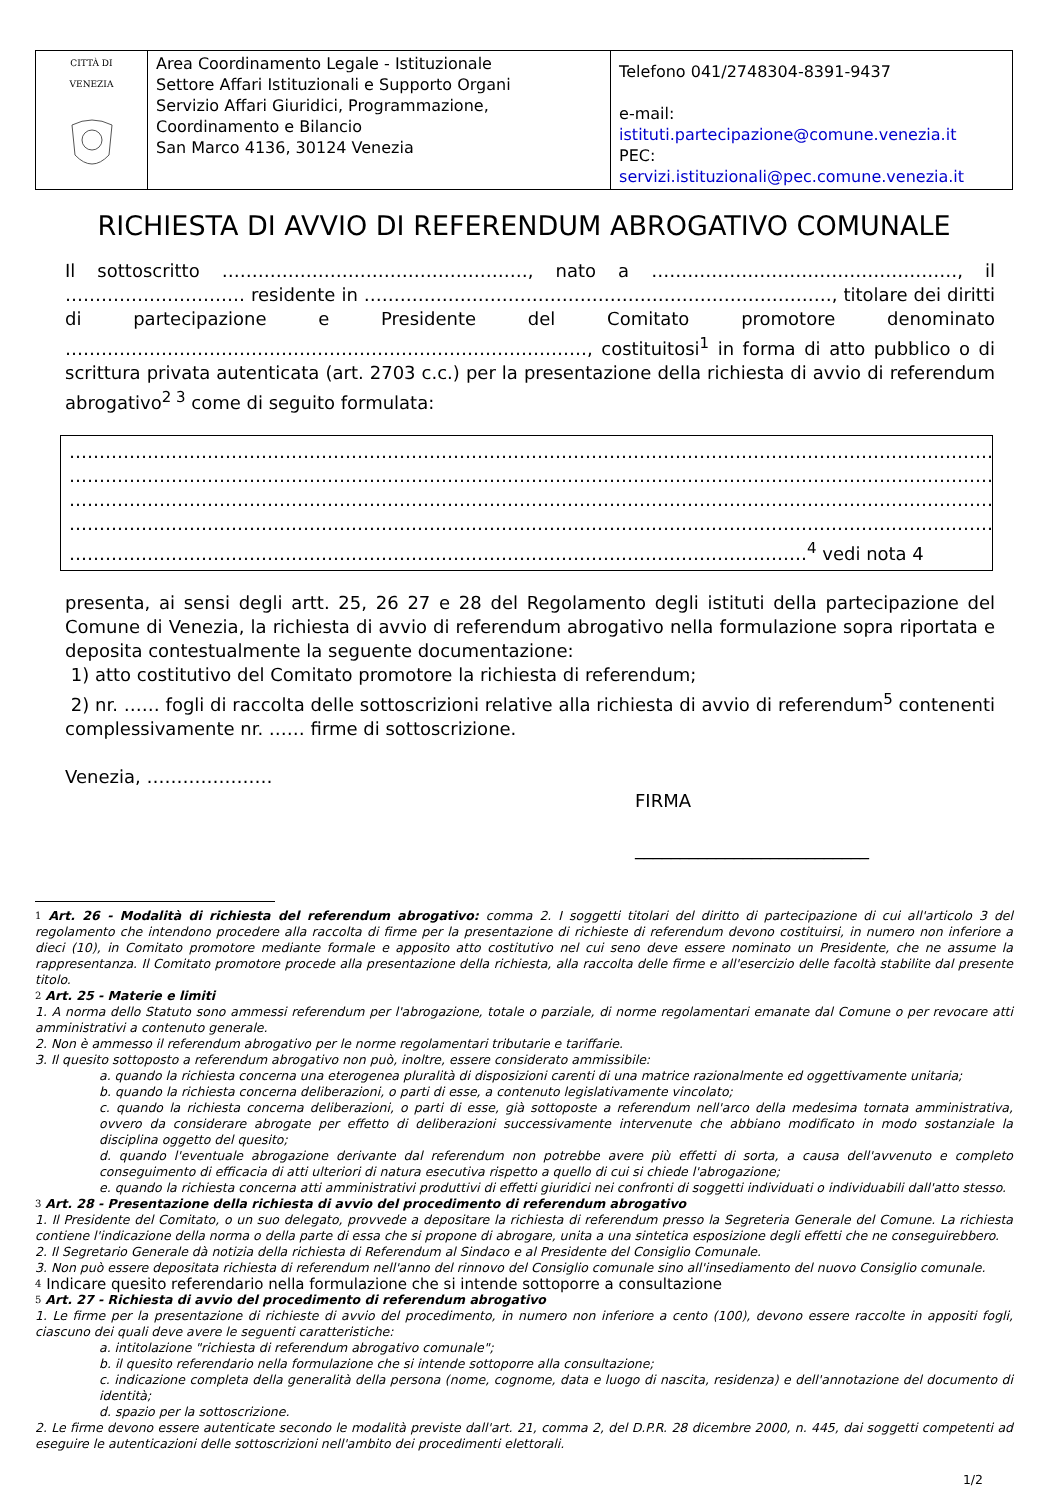| CITTÀ DI VENEZIA | Area Coordinamento Legale - Istituzionale Settore Affari Istituzionali e Supporto Organi Servizio Affari Giuridici, Programmazione, Coordinamento e Bilancio San Marco 4136, 30124 Venezia | Telefono 041/2748304-8391-9437 e-mail: istituti.partecipazione@comune.venezia.it PEC: servizi.istituzionali@pec.comune.venezia.it |
RICHIESTA DI AVVIO DI REFERENDUM ABROGATIVO COMUNALE
Il sottoscritto ……………………………………………, nato a ……………………………………………, il ………………………… residente in ……………………………………………………………………, titolare dei diritti di partecipazione e Presidente del Comitato promotore denominato ……………………………………………………………………………, costituitosi<sup>1</sup> in forma di atto pubblico o di scrittura privata autenticata (art. 2703 c.c.) per la presentazione della richiesta di avvio di referendum abrogativo<sup>2 3</sup> come di seguito formulata:
……………………………………………………………………………………………………………………………………………
……………………………………………………………………………………………………………………………………………
……………………………………………………………………………………………………………………………………………
……………………………………………………………………………………………………………………………………………
……………………………………………………………………………………………………………<sup>4</sup> vedi nota 4
presenta, ai sensi degli artt. 25, 26 27 e 28 del Regolamento degli istituti della partecipazione del Comune di Venezia, la richiesta di avvio di referendum abrogativo nella formulazione sopra riportata e deposita contestualmente la seguente documentazione:
1) atto costitutivo del Comitato promotore la richiesta di referendum;
2) nr. …… fogli di raccolta delle sottoscrizioni relative alla richiesta di avvio di referendum<sup>5</sup> contenenti complessivamente nr. …… firme di sottoscrizione.
Venezia, …………………
FIRMA
__________________________
1 Art. 26 - Modalità di richiesta del referendum abrogativo: comma 2. I soggetti titolari del diritto di partecipazione di cui all'articolo 3 del regolamento che intendono procedere alla raccolta di firme per la presentazione di richieste di referendum devono costituirsi, in numero non inferiore a dieci (10), in Comitato promotore mediante formale e apposito atto costitutivo nel cui seno deve essere nominato un Presidente, che ne assume la rappresentanza. Il Comitato promotore procede alla presentazione della richiesta, alla raccolta delle firme e all'esercizio delle facoltà stabilite dal presente titolo.
2 Art. 25 - Materie e limiti
1. A norma dello Statuto sono ammessi referendum per l'abrogazione, totale o parziale, di norme regolamentari emanate dal Comune o per revocare atti amministrativi a contenuto generale.
2. Non è ammesso il referendum abrogativo per le norme regolamentari tributarie e tariffarie.
3. Il quesito sottoposto a referendum abrogativo non può, inoltre, essere considerato ammissibile:
a. quando la richiesta concerna una eterogenea pluralità di disposizioni carenti di una matrice razionalmente ed oggettivamente unitaria;
b. quando la richiesta concerna deliberazioni, o parti di esse, a contenuto legislativamente vincolato;
c. quando la richiesta concerna deliberazioni, o parti di esse, già sottoposte a referendum nell'arco della medesima tornata amministrativa, ovvero da considerare abrogate per effetto di deliberazioni successivamente intervenute che abbiano modificato in modo sostanziale la disciplina oggetto del quesito;
d. quando l'eventuale abrogazione derivante dal referendum non potrebbe avere più effetti di sorta, a causa dell'avvenuto e completo conseguimento di efficacia di atti ulteriori di natura esecutiva rispetto a quello di cui si chiede l'abrogazione;
e. quando la richiesta concerna atti amministrativi produttivi di effetti giuridici nei confronti di soggetti individuati o individuabili dall'atto stesso.
3 Art. 28 - Presentazione della richiesta di avvio del procedimento di referendum abrogativo
1. Il Presidente del Comitato, o un suo delegato, provvede a depositare la richiesta di referendum presso la Segreteria Generale del Comune. La richiesta contiene l'indicazione della norma o della parte di essa che si propone di abrogare, unita a una sintetica esposizione degli effetti che ne conseguirebbero.
2. Il Segretario Generale dà notizia della richiesta di Referendum al Sindaco e al Presidente del Consiglio Comunale.
3. Non può essere depositata richiesta di referendum nell'anno del rinnovo del Consiglio comunale sino all'insediamento del nuovo Consiglio comunale.
4 Indicare quesito referendario nella formulazione che si intende sottoporre a consultazione
5 Art. 27 - Richiesta di avvio del procedimento di referendum abrogativo
1. Le firme per la presentazione di richieste di avvio del procedimento, in numero non inferiore a cento (100), devono essere raccolte in appositi fogli, ciascuno dei quali deve avere le seguenti caratteristiche:
a. intitolazione "richiesta di referendum abrogativo comunale";
b. il quesito referendario nella formulazione che si intende sottoporre alla consultazione;
c. indicazione completa della generalità della persona (nome, cognome, data e luogo di nascita, residenza) e dell'annotazione del documento di identità;
d. spazio per la sottoscrizione.
2. Le firme devono essere autenticate secondo le modalità previste dall'art. 21, comma 2, del D.P.R. 28 dicembre 2000, n. 445, dai soggetti competenti ad eseguire le autenticazioni delle sottoscrizioni nell'ambito dei procedimenti elettorali.
1/2